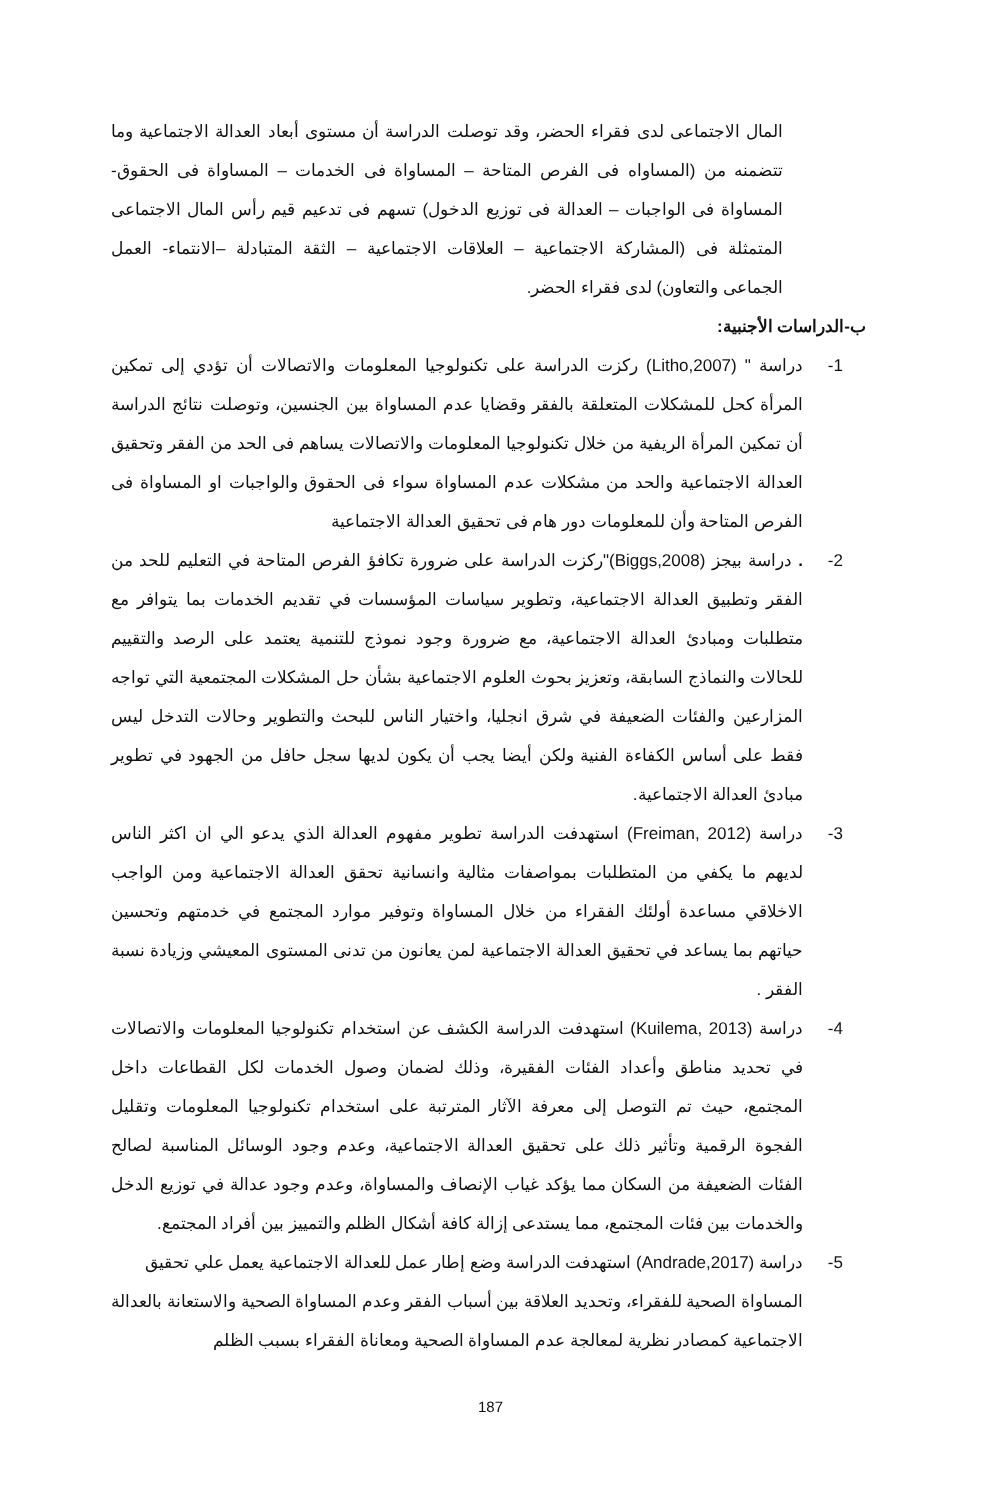المال الاجتماعى لدى فقراء الحضر، وقد توصلت الدراسة أن مستوى أبعاد العدالة الاجتماعية وما تتضمنه من (المساواه فى الفرص المتاحة – المساواة فى الخدمات – المساواة فى الحقوق- المساواة فى الواجبات – العدالة فى توزيع الدخول) تسهم فى تدعيم قيم رأس المال الاجتماعى المتمثلة فى (المشاركة الاجتماعية – العلاقات الاجتماعية – الثقة المتبادلة –الانتماء- العمل الجماعى والتعاون) لدى فقراء الحضر.
ب-الدراسات الأجنبية:
1- دراسة " (Litho,2007) ركزت الدراسة على تكنولوجيا المعلومات والاتصالات أن تؤدي إلى تمكين المرأة كحل للمشكلات المتعلقة بالفقر وقضايا عدم المساواة بين الجنسين، وتوصلت نتائج الدراسة أن تمكين المرأة الريفية من خلال تكنولوجيا المعلومات والاتصالات يساهم فى الحد من الفقر وتحقيق العدالة الاجتماعية والحد من مشكلات عدم المساواة سواء فى الحقوق والواجبات او المساواة فى الفرص المتاحة وأن للمعلومات دور هام فى تحقيق العدالة الاجتماعية
2- . دراسة بيجز (Biggs,2008)"ركزت الدراسة على ضرورة تكافؤ الفرص المتاحة في التعليم للحد من الفقر وتطبيق العدالة الاجتماعية، وتطوير سياسات المؤسسات في تقديم الخدمات بما يتوافر مع متطلبات ومبادئ العدالة الاجتماعية، مع ضرورة وجود نموذج للتنمية يعتمد على الرصد والتقييم للحالات والنماذج السابقة، وتعزيز بحوث العلوم الاجتماعية بشأن حل المشكلات المجتمعية التي تواجه المزارعين والفئات الضعيفة في شرق انجليا، واختيار الناس للبحث والتطوير وحالات التدخل ليس فقط على أساس الكفاءة الفنية ولكن أيضا يجب أن يكون لديها سجل حافل من الجهود في تطوير مبادئ العدالة الاجتماعية.
3- دراسة (Freiman, 2012) استهدفت الدراسة تطوير مفهوم العدالة الذي يدعو الي ان اكثر الناس لديهم ما يكفي من المتطلبات بمواصفات مثالية وانسانية تحقق العدالة الاجتماعية ومن الواجب الاخلاقي مساعدة أولئك الفقراء من خلال المساواة وتوفير موارد المجتمع في خدمتهم وتحسين حياتهم بما يساعد في تحقيق العدالة الاجتماعية لمن يعانون من تدنى المستوى المعيشي وزيادة نسبة الفقر .
4- دراسة (Kuilema, 2013) استهدفت الدراسة الكشف عن استخدام تكنولوجيا المعلومات والاتصالات في تحديد مناطق وأعداد الفئات الفقيرة، وذلك لضمان وصول الخدمات لكل القطاعات داخل المجتمع، حيث تم التوصل إلى معرفة الآثار المترتبة على استخدام تكنولوجيا المعلومات وتقليل الفجوة الرقمية وتأثير ذلك على تحقيق العدالة الاجتماعية، وعدم وجود الوسائل المناسبة لصالح الفئات الضعيفة من السكان مما يؤكد غياب الإنصاف والمساواة، وعدم وجود عدالة في توزيع الدخل والخدمات بين فئات المجتمع، مما يستدعى إزالة كافة أشكال الظلم والتمييز بين أفراد المجتمع.
5- دراسة (Andrade,2017) استهدفت الدراسة وضع إطار عمل للعدالة الاجتماعية يعمل علي تحقيق المساواة الصحية للفقراء، وتحديد العلاقة بين أسباب الفقر وعدم المساواة الصحية والاستعانة بالعدالة الاجتماعية كمصادر نظرية لمعالجة عدم المساواة الصحية ومعاناة الفقراء بسبب الظلم
187